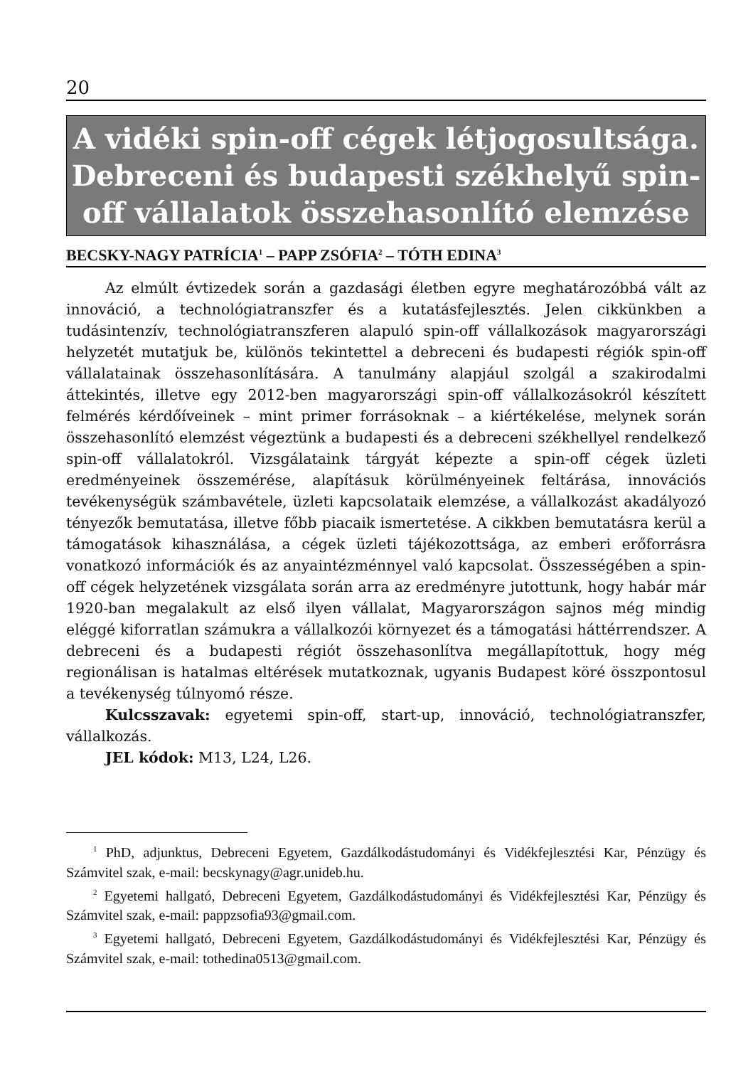20
A vidéki spin-off cégek létjogosultsága. Debreceni és budapesti székhelyű spin-off vállalatok összehasonlító elemzése
BECSKY-NAGY PATRÍCIA<sup>1</sup> – PAPP ZSÓFIA<sup>2</sup> – TÓTH EDINA<sup>3</sup>
Az elmúlt évtizedek során a gazdasági életben egyre meghatározóbbá vált az innováció, a technológiatranszfer és a kutatásfejlesztés. Jelen cikkünkben a tudásintenzív, technológiatranszferen alapuló spin-off vállalkozások magyarországi helyzetét mutatjuk be, különös tekintettel a debreceni és budapesti régiók spin-off vállalatainak összehasonlítására. A tanulmány alapjául szolgál a szakirodalmi áttekintés, illetve egy 2012-ben magyarországi spin-off vállalkozásokról készített felmérés kérdőíveinek – mint primer forrásoknak – a kiértékelése, melynek során összehasonlító elemzést végeztünk a budapesti és a debreceni székhellyel rendelkező spin-off vállalatokról. Vizsgálataink tárgyát képezte a spin-off cégek üzleti eredményeinek összemérése, alapításuk körülményeinek feltárása, innovációs tevékenységük számbavétele, üzleti kapcsolataik elemzése, a vállalkozást akadályozó tényezők bemutatása, illetve főbb piacaik ismertetése. A cikkben bemutatásra kerül a támogatások kihasználása, a cégek üzleti tájékozottsága, az emberi erőforrásra vonatkozó információk és az anyaintézménnyel való kapcsolat. Összességében a spin-off cégek helyzetének vizsgálata során arra az eredményre jutottunk, hogy habár már 1920-ban megalakult az első ilyen vállalat, Magyarországon sajnos még mindig eléggé kiforratlan számukra a vállalkozói környezet és a támogatási háttérrendszer. A debreceni és a budapesti régiót összehasonlítva megállapítottuk, hogy még regionálisan is hatalmas eltérések mutatkoznak, ugyanis Budapest köré összpontosul a tevékenység túlnyomó része.
Kulcsszavak: egyetemi spin-off, start-up, innováció, technológiatranszfer, vállalkozás.
JEL kódok: M13, L24, L26.
<sup>1</sup> PhD, adjunktus, Debreceni Egyetem, Gazdálkodástudományi és Vidékfejlesztési Kar, Pénzügy és Számvitel szak, e-mail: becskynagy@agr.unideb.hu.
<sup>2</sup> Egyetemi hallgató, Debreceni Egyetem, Gazdálkodástudományi és Vidékfejlesztési Kar, Pénzügy és Számvitel szak, e-mail: pappzsofia93@gmail.com.
<sup>3</sup> Egyetemi hallgató, Debreceni Egyetem, Gazdálkodástudományi és Vidékfejlesztési Kar, Pénzügy és Számvitel szak, e-mail: tothedina0513@gmail.com.